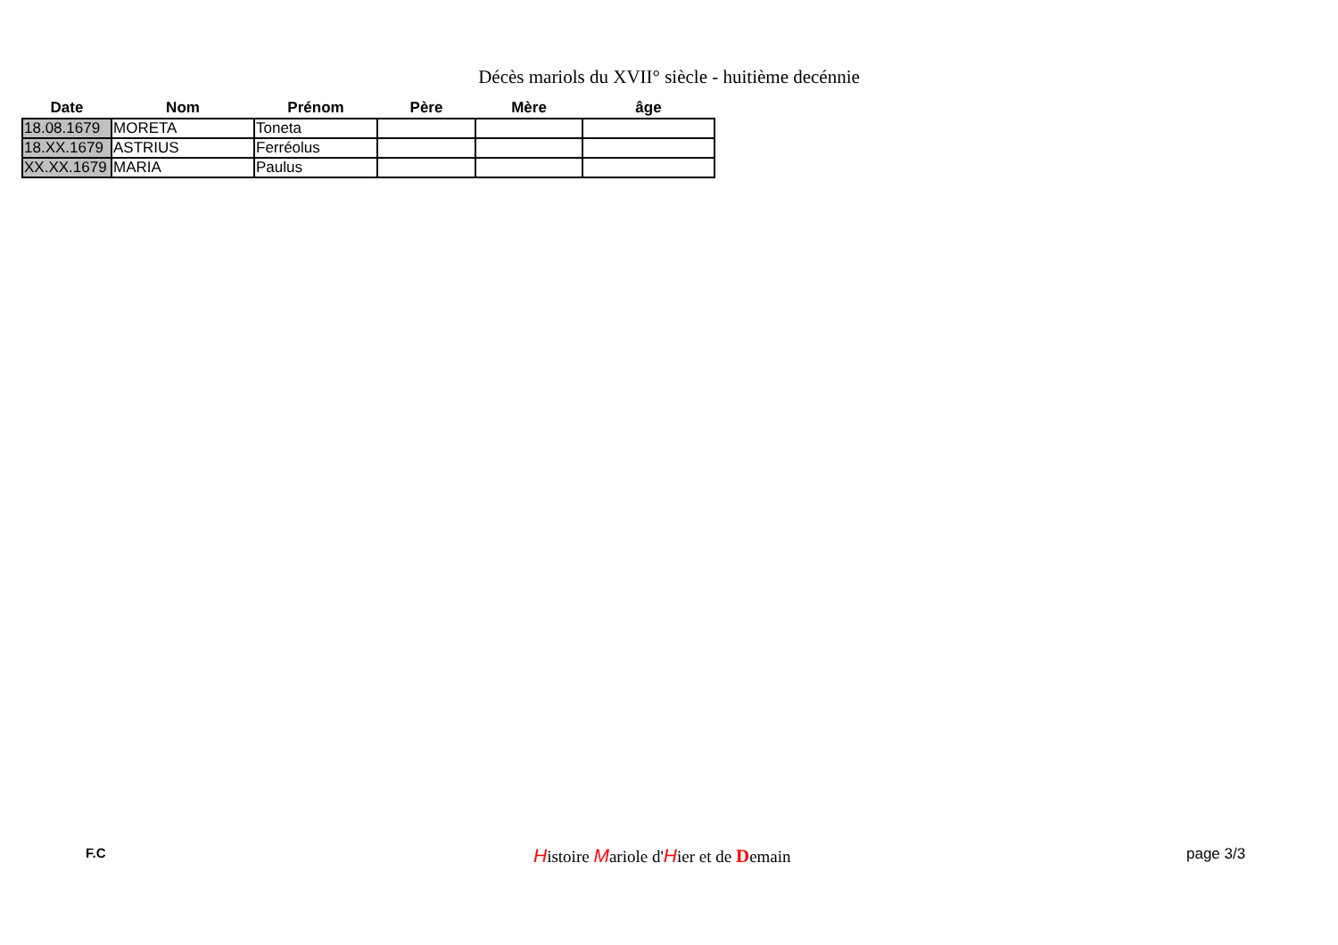Décès mariols du XVII° siècle - huitième decénnie
| Date | Nom | Prénom | Père | Mère | âge |
| --- | --- | --- | --- | --- | --- |
| 18.08.1679 | MORETA | Toneta | | | |
| 18.XX.1679 | ASTRIUS | Ferréolus | | | |
| XX.XX.1679 | MARIA | Paulus | | | |
F.C Histoire Mariole d'Hier et de Demain page 3/3